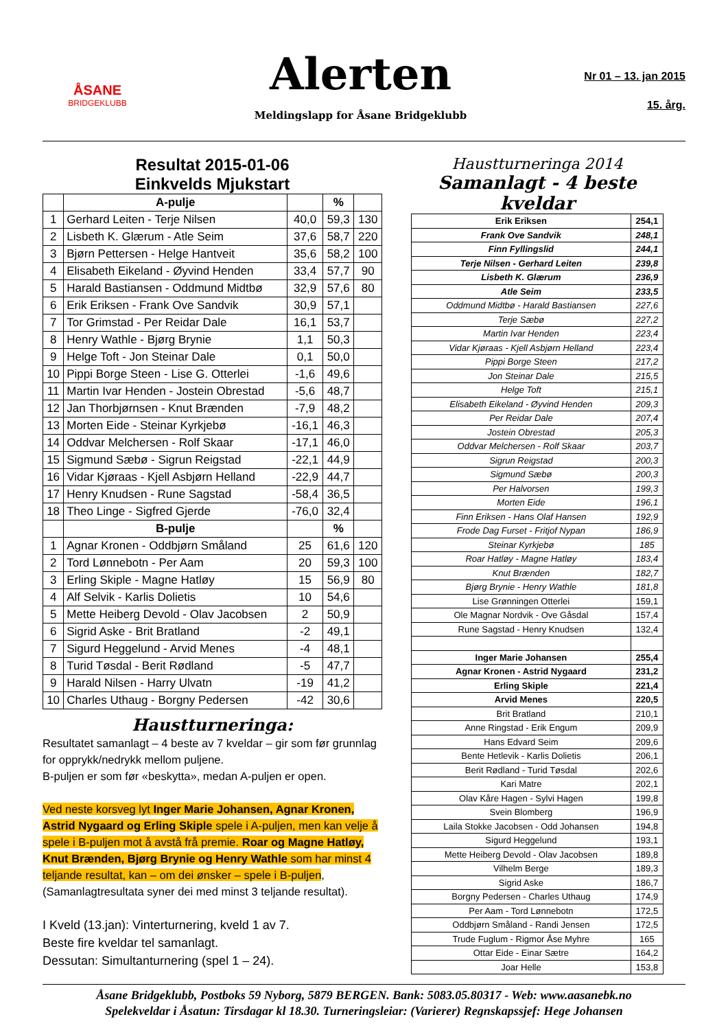ÅSANE
BRIDGEKLUBB
Alerten
Meldingslapp for Åsane Bridgeklubb
Nr 01 – 13. jan 2015
15. årg.
Resultat 2015-01-06
Einkvelds Mjukstart
| | A-pulje | | % | |
| 1 | Gerhard Leiten - Terje Nilsen | 40,0 | 59,3 | 130 |
| 2 | Lisbeth K. Glærum - Atle Seim | 37,6 | 58,7 | 220 |
| 3 | Bjørn Pettersen - Helge Hantveit | 35,6 | 58,2 | 100 |
| 4 | Elisabeth Eikeland - Øyvind Henden | 33,4 | 57,7 | 90 |
| 5 | Harald Bastiansen - Oddmund Midtbø | 32,9 | 57,6 | 80 |
| 6 | Erik Eriksen - Frank Ove Sandvik | 30,9 | 57,1 | |
| 7 | Tor Grimstad - Per Reidar Dale | 16,1 | 53,7 | |
| 8 | Henry Wathle - Bjørg Brynie | 1,1 | 50,3 | |
| 9 | Helge Toft - Jon Steinar Dale | 0,1 | 50,0 | |
| 10 | Pippi Borge Steen - Lise G. Otterlei | -1,6 | 49,6 | |
| 11 | Martin Ivar Henden - Jostein Obrestad | -5,6 | 48,7 | |
| 12 | Jan Thorbjørnsen - Knut Brænden | -7,9 | 48,2 | |
| 13 | Morten Eide - Steinar Kyrkjebø | -16,1 | 46,3 | |
| 14 | Oddvar Melchersen - Rolf Skaar | -17,1 | 46,0 | |
| 15 | Sigmund Sæbø - Sigrun Reigstad | -22,1 | 44,9 | |
| 16 | Vidar Kjøraas - Kjell Asbjørn Helland | -22,9 | 44,7 | |
| 17 | Henry Knudsen - Rune Sagstad | -58,4 | 36,5 | |
| 18 | Theo Linge - Sigfred Gjerde | -76,0 | 32,4 | |
| | B-pulje | | % | |
| 1 | Agnar Kronen - Oddbjørn Småland | 25 | 61,6 | 120 |
| 2 | Tord Lønnebotn - Per Aam | 20 | 59,3 | 100 |
| 3 | Erling Skiple - Magne Hatløy | 15 | 56,9 | 80 |
| 4 | Alf Selvik - Karlis Dolietis | 10 | 54,6 | |
| 5 | Mette Heiberg Devold - Olav Jacobsen | 2 | 50,9 | |
| 6 | Sigrid Aske - Brit Bratland | -2 | 49,1 | |
| 7 | Sigurd Heggelund - Arvid Menes | -4 | 48,1 | |
| 8 | Turid Tøsdal - Berit Rødland | -5 | 47,7 | |
| 9 | Harald Nilsen - Harry Ulvatn | -19 | 41,2 | |
| 10 | Charles Uthaug - Borgny Pedersen | -42 | 30,6 | |
Haustturneringa:
Resultatet samanlagt – 4 beste av 7 kveldar – gir som før grunnlag for opprykk/nedrykk mellom puljene.
B-puljen er som før «beskytta», medan A-puljen er open.
Ved neste korsveg lyt Inger Marie Johansen, Agnar Kronen, Astrid Nygaard og Erling Skiple spele i A-puljen, men kan velje å spele i B-puljen mot å avstå frå premie. Roar og Magne Hatløy, Knut Brænden, Bjørg Brynie og Henry Wathle som har minst 4 teljande resultat, kan – om dei ønsker – spele i B-puljen, (Samanlagtresultata syner dei med minst 3 teljande resultat).
I Kveld (13.jan): Vinterturnering, kveld 1 av 7.
Beste fire kveldar tel samanlagt.
Dessutan: Simultanturnering (spel 1 – 24).
Haustturneringa 2014
Samanlagt - 4 beste kveldar
| Erik Eriksen | 254,1 |
| Frank Ove Sandvik | 248,1 |
| Finn Fyllingslid | 244,1 |
| Terje Nilsen - Gerhard Leiten | 239,8 |
| Lisbeth K. Glærum | 236,9 |
| Atle Seim | 233,5 |
| Oddmund Midtbø - Harald Bastiansen | 227,6 |
| Terje Sæbø | 227,2 |
| Martin Ivar Henden | 223,4 |
| Vidar Kjøraas - Kjell Asbjørn Helland | 223,4 |
| Pippi Borge Steen | 217,2 |
| Jon Steinar Dale | 215,5 |
| Helge Toft | 215,1 |
| Elisabeth Eikeland - Øyvind Henden | 209,3 |
| Per Reidar Dale | 207,4 |
| Jostein Obrestad | 205,3 |
| Oddvar Melchersen - Rolf Skaar | 203,7 |
| Sigrun Reigstad | 200,3 |
| Sigmund Sæbø | 200,3 |
| Per Halvorsen | 199,3 |
| Morten Eide | 196,1 |
| Finn Eriksen - Hans Olaf Hansen | 192,9 |
| Frode Dag Furset - Fritjof Nypan | 186,9 |
| Steinar Kyrkjebø | 185 |
| Roar Hatløy - Magne Hatløy | 183,4 |
| Knut Brænden | 182,7 |
| Bjørg Brynie - Henry Wathle | 181,8 |
| Lise Grønningen Otterlei | 159,1 |
| Ole Magnar Nordvik - Ove Gåsdal | 157,4 |
| Rune Sagstad - Henry Knudsen | 132,4 |
| Inger Marie Johansen | 255,4 |
| Agnar Kronen - Astrid Nygaard | 231,2 |
| Erling Skiple | 221,4 |
| Arvid Menes | 220,5 |
| Brit Bratland | 210,1 |
| Anne Ringstad - Erik Engum | 209,9 |
| Hans Edvard Seim | 209,6 |
| Bente Hetlevik - Karlis Dolietis | 206,1 |
| Berit Rødland - Turid Tøsdal | 202,6 |
| Kari Matre | 202,1 |
| Olav Kåre Hagen - Sylvi Hagen | 199,8 |
| Svein Blomberg | 196,9 |
| Laila Stokke Jacobsen - Odd Johansen | 194,8 |
| Sigurd Heggelund | 193,1 |
| Mette Heiberg Devold - Olav Jacobsen | 189,8 |
| Vilhelm Berge | 189,3 |
| Sigrid Aske | 186,7 |
| Borgny Pedersen - Charles Uthaug | 174,9 |
| Per Aam - Tord Lønnebotn | 172,5 |
| Oddbjørn Småland - Randi Jensen | 172,5 |
| Trude Fuglum - Rigmor Åse Myhre | 165 |
| Ottar Eide - Einar Sætre | 164,2 |
| Joar Helle | 153,8 |
Åsane Bridgeklubb, Postboks 59 Nyborg, 5879 BERGEN. Bank: 5083.05.80317 - Web: www.aasanebk.no
Spelekveldar i Åsatun: Tirsdagar kl 18.30. Turneringsleiar: (Varierer) Regnskapssjef: Hege Johansen